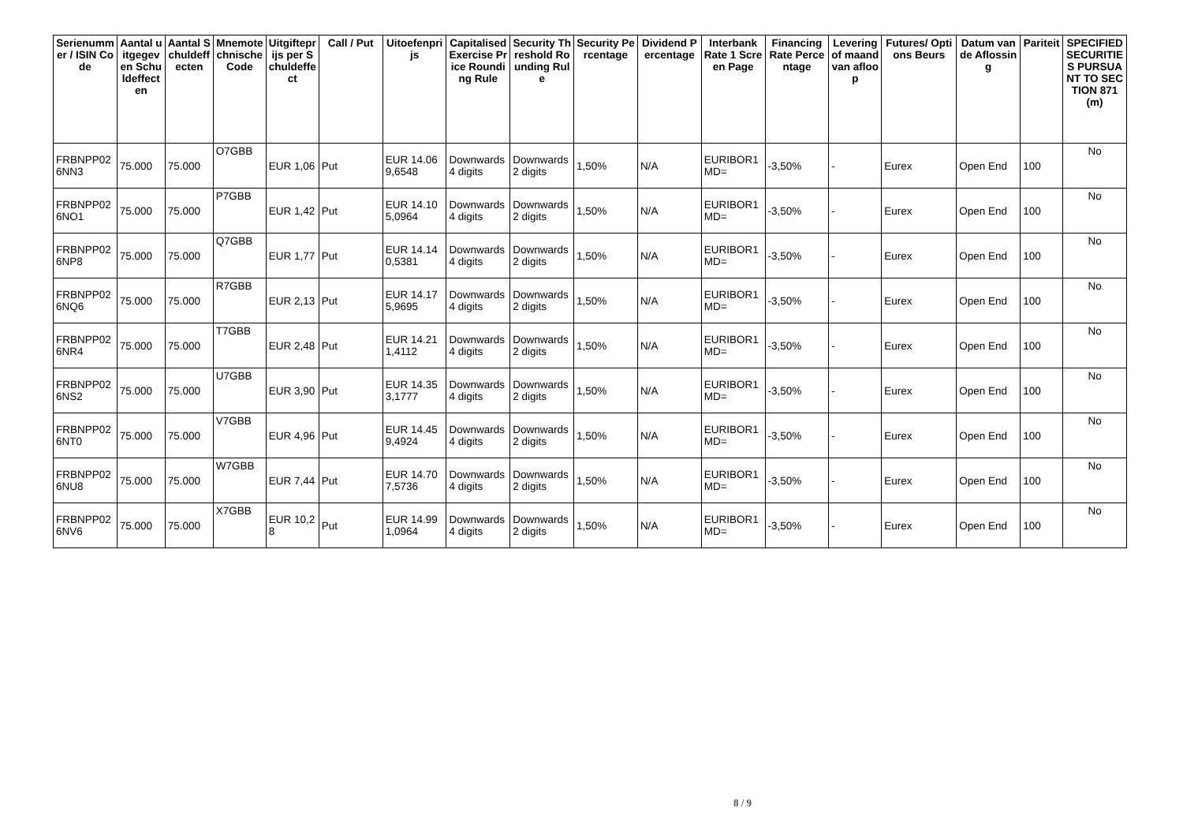| Serienummer / ISIN Code | Aantal uitgegeven Schuldeffecten | Aantal Schuldeffecten | Mnemotechnische Code | Uitgifteprijs per Schuldeffect | Call / Put | Uitoefenprijs | Capitalised Exercise Price Rounding Rule | Security Threshold Rounding Rule | Security Percentage | Dividend Percentage | Interbank Rate 1 Screen Page | Financing Rate Percentage | Levering of maand van afloop | Futures/ Options Beurs | Datum van de Aflossing | Pariteit | SPECIFIED SECURITIES PURSUANT TO SECTION 871(m) |
| --- | --- | --- | --- | --- | --- | --- | --- | --- | --- | --- | --- | --- | --- | --- | --- | --- | --- |
| FRBNPP026NN3 | 75.000 | 75.000 | O7GBB | EUR 1,06 | Put | EUR 14.069,6548 | Downwards 4 digits | Downwards 2 digits | 1,50% | N/A | EURIBOR1MD= | -3,50% | - | Eurex | Open End | 100 | No |
| FRBNPP026NO1 | 75.000 | 75.000 | P7GBB | EUR 1,42 | Put | EUR 14.105,0964 | Downwards 4 digits | Downwards 2 digits | 1,50% | N/A | EURIBOR1MD= | -3,50% | - | Eurex | Open End | 100 | No |
| FRBNPP026NP8 | 75.000 | 75.000 | Q7GBB | EUR 1,77 | Put | EUR 14.140,5381 | Downwards 4 digits | Downwards 2 digits | 1,50% | N/A | EURIBOR1MD= | -3,50% | - | Eurex | Open End | 100 | No |
| FRBNPP026NQ6 | 75.000 | 75.000 | R7GBB | EUR 2,13 | Put | EUR 14.175,9695 | Downwards 4 digits | Downwards 2 digits | 1,50% | N/A | EURIBOR1MD= | -3,50% | - | Eurex | Open End | 100 | No |
| FRBNPP026NR4 | 75.000 | 75.000 | T7GBB | EUR 2,48 | Put | EUR 14.211,4112 | Downwards 4 digits | Downwards 2 digits | 1,50% | N/A | EURIBOR1MD= | -3,50% | - | Eurex | Open End | 100 | No |
| FRBNPP026NS2 | 75.000 | 75.000 | U7GBB | EUR 3,90 | Put | EUR 14.353,1777 | Downwards 4 digits | Downwards 2 digits | 1,50% | N/A | EURIBOR1MD= | -3,50% | - | Eurex | Open End | 100 | No |
| FRBNPP026NT0 | 75.000 | 75.000 | V7GBB | EUR 4,96 | Put | EUR 14.459,4924 | Downwards 4 digits | Downwards 2 digits | 1,50% | N/A | EURIBOR1MD= | -3,50% | - | Eurex | Open End | 100 | No |
| FRBNPP026NU8 | 75.000 | 75.000 | W7GBB | EUR 7,44 | Put | EUR 14.707,5736 | Downwards 4 digits | Downwards 2 digits | 1,50% | N/A | EURIBOR1MD= | -3,50% | - | Eurex | Open End | 100 | No |
| FRBNPP026NV6 | 75.000 | 75.000 | X7GBB | EUR 10,28 | Put | EUR 14.991,0964 | Downwards 4 digits | Downwards 2 digits | 1,50% | N/A | EURIBOR1MD= | -3,50% | - | Eurex | Open End | 100 | No |
8 / 9